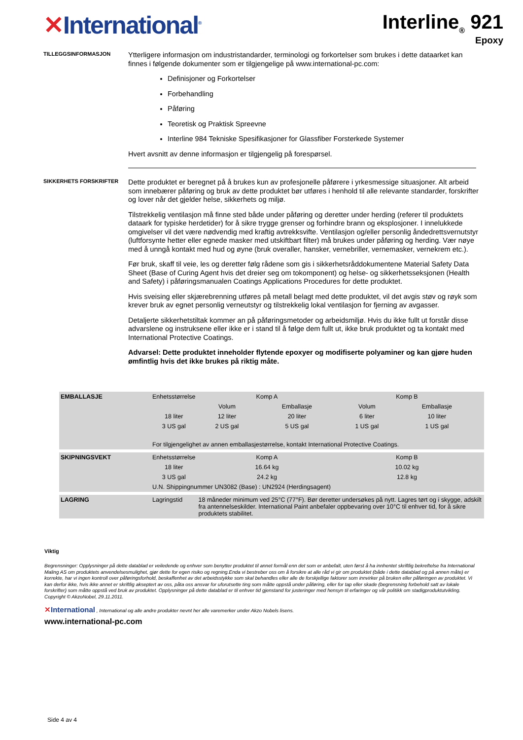✕International<sup>®</sup>
Interline<sub>®</sub> 921
Epoxy
TILLEGGSINFORMASJON
Ytterligere informasjon om industristandarder, terminologi og forkortelser som brukes i dette dataarket kan finnes i følgende dokumenter som er tilgjengelige på www.international-pc.com:
Definisjoner og Forkortelser
Forbehandling
Påføring
Teoretisk og Praktisk Spreevne
Interline 984 Tekniske Spesifikasjoner for Glassfiber Forsterkede Systemer
Hvert avsnitt av denne informasjon er tilgjengelig på forespørsel.
SIKKERHETS FORSKRIFTER
Dette produktet er beregnet på å brukes kun av profesjonelle påførere i yrkesmessige situasjoner. Alt arbeid som innebærer påføring og bruk av dette produktet bør utføres i henhold til alle relevante standarder, forskrifter og lover når det gjelder helse, sikkerhets og miljø.
Tilstrekkelig ventilasjon må finne sted både under påføring og deretter under herding (referer til produktets dataark for typiske herdetider) for å sikre trygge grenser og forhindre brann og eksplosjoner. I innelukkede omgivelser vil det være nødvendig med kraftig avtrekksvifte. Ventilasjon og/eller personlig åndedrettsvernutstyr (luftforsynte hetter eller egnede masker med utskiftbart filter) må brukes under påføring og herding. Vær nøye med å unngå kontakt med hud og øyne (bruk overaller, hansker, vernebriller, vernemasker, vernekrem etc.).
Før bruk, skaff til veie, les og deretter følg rådene som gis i sikkerhetsråddokumentene Material Safety Data Sheet (Base of Curing Agent hvis det dreier seg om tokomponent) og helse- og sikkerhetsseksjonen (Health and Safety) i påføringsmanualen Coatings Applications Procedures for dette produktet.
Hvis sveising eller skjærebrenning utføres på metall belagt med dette produktet, vil det avgis støv og røyk som krever bruk av egnet personlig verneutstyr og tilstrekkelig lokal ventilasjon for fjerning av avgasser.
Detaljerte sikkerhetstiltak kommer an på påføringsmetoder og arbeidsmiljø. Hvis du ikke fullt ut forstår disse advarslene og instruksene eller ikke er i stand til å følge dem fullt ut, ikke bruk produktet og ta kontakt med International Protective Coatings.
Advarsel: Dette produktet inneholder flytende epoxyer og modifiserte polyaminer og kan gjøre huden ømfintlig hvis det ikke brukes på riktig måte.
| EMBALLASJE | Enhetsstørrelse | Komp A | | Komp B | | |
| | | Volum | Emballasje | Volum | Emballasje | |
| | 18 liter | 12 liter | 20 liter | 6 liter | 10 liter | |
| | 3 US gal | 2 US gal | 5 US gal | 1 US gal | 1 US gal | |
| | For tilgjengelighet av annen emballasjestørrelse, kontakt International Protective Coatings. | | | | | |
| SKIPNINGSVEKT | Enhetsstørrelse | Komp A | | Komp B | | |
| | 18 liter | 16.64 kg | | 10.02 kg | | |
| | 3 US gal | 24.2 kg | | 12.8 kg | | |
| | U.N. Shippingnummer UN3082 (Base) : UN2924 (Herdingsagent) | | | | | |
| LAGRING | Lagringstid | 18 måneder minimum ved 25°C (77°F). Bør deretter undersøkes på nytt. Lagres tørt og i skygge, adskilt fra antennelseskilder. International Paint anbefaler oppbevaring over 10°C til enhver tid, for å sikre produktets stabilitet. | | | | |
Viktig
Begrensninger: Opplysninger på dette datablad er veiledende og enhver som benytter produktet til annet formål enn det som er anbefalt, uten først å ha innhentet skriftlig bekreftelse fra International Maling AS om produktets anvendelsesmulighet, gjør dette for egen risiko og regning.Enda vi bestreber oss om å forsikre at alle råd vi gir om produktet (både i dette datablad og på annen måte) er korrekte, har vi ingen kontroll over påføringsforhold, beskaffenhet av det arbeidsstykke som skal behandles eller alle de forskjellige faktorer som innvirker på bruken eller påføringen av produktet. Vi kan derfor ikke, hvis ikke annet er skriftlig akseptert av oss, påta oss ansvar for uforutsette ting som måtte oppstå under påføring, eller for tap eller skade (begrensning forbehold satt av lokale forskrifter) som måtte oppstå ved bruk av produktet. Opplysninger på dette datablad er til enhver tid gjenstand for justeringer med hensyn til erfaringer og vår politikk om stadigproduktutvikling.
Copyright © AkzoNobel, 29.11.2011.
✕International , International og alle andre produkter nevnt her alle varemerker under Akzo Nobels lisens.
www.international-pc.com
Side 4 av 4